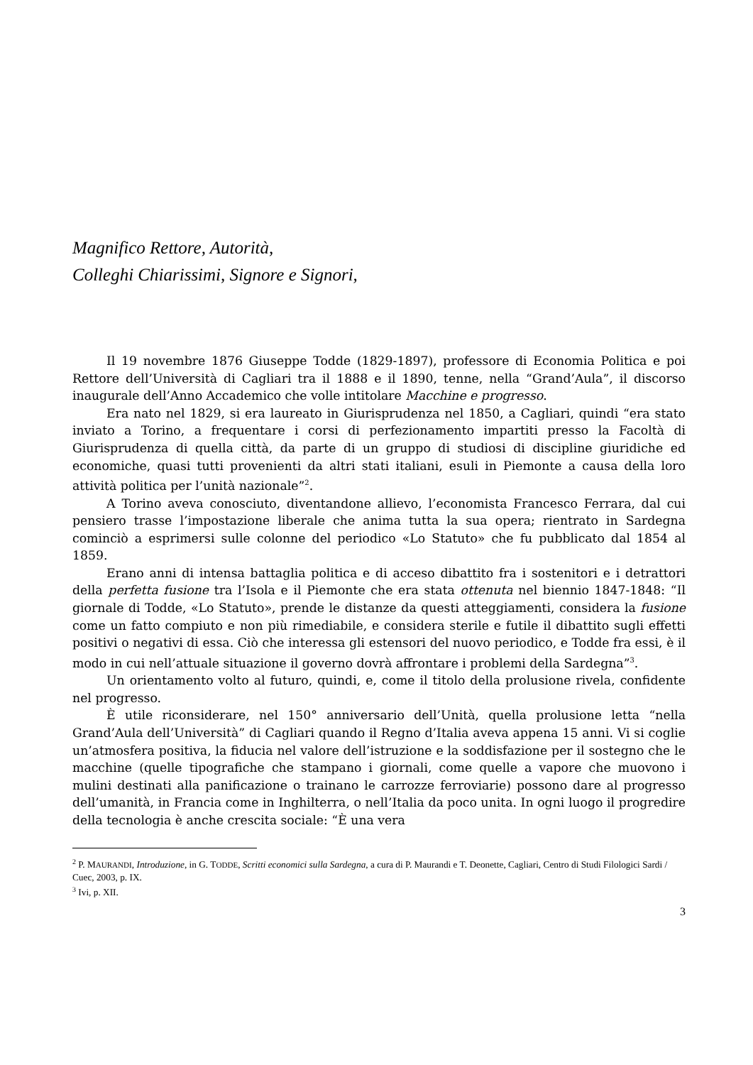Magnifico Rettore, Autorità,
Colleghi Chiarissimi, Signore e Signori,
Il 19 novembre 1876 Giuseppe Todde (1829-1897), professore di Economia Politica e poi Rettore dell’Università di Cagliari tra il 1888 e il 1890, tenne, nella “Grand’Aula”, il discorso inaugurale dell’Anno Accademico che volle intitolare Macchine e progresso.
Era nato nel 1829, si era laureato in Giurisprudenza nel 1850, a Cagliari, quindi “era stato inviato a Torino, a frequentare i corsi di perfezionamento impartiti presso la Facoltà di Giurisprudenza di quella città, da parte di un gruppo di studiosi di discipline giuridiche ed economiche, quasi tutti provenienti da altri stati italiani, esuli in Piemonte a causa della loro attività politica per l’unità nazionale”<sup>2</sup>.
A Torino aveva conosciuto, diventandone allievo, l’economista Francesco Ferrara, dal cui pensiero trasse l’impostazione liberale che anima tutta la sua opera; rientrato in Sardegna cominciò a esprimersi sulle colonne del periodico «Lo Statuto» che fu pubblicato dal 1854 al 1859.
Erano anni di intensa battaglia politica e di acceso dibattito fra i sostenitori e i detrattori della perfetta fusione tra l’Isola e il Piemonte che era stata ottenuta nel biennio 1847-1848: “Il giornale di Todde, «Lo Statuto», prende le distanze da questi atteggiamenti, considera la fusione come un fatto compiuto e non più rimediabile, e considera sterile e futile il dibattito sugli effetti positivi o negativi di essa. Ciò che interessa gli estensori del nuovo periodico, e Todde fra essi, è il modo in cui nell’attuale situazione il governo dovrà affrontare i problemi della Sardegna”<sup>3</sup>.
Un orientamento volto al futuro, quindi, e, come il titolo della prolusione rivela, confidente nel progresso.
È utile riconsiderare, nel 150° anniversario dell’Unità, quella prolusione letta “nella Grand’Aula dell’Università” di Cagliari quando il Regno d’Italia aveva appena 15 anni. Vi si coglie un’atmosfera positiva, la fiducia nel valore dell’istruzione e la soddisfazione per il sostegno che le macchine (quelle tipografiche che stampano i giornali, come quelle a vapore che muovono i mulini destinati alla panificazione o trainano le carrozze ferroviarie) possono dare al progresso dell’umanità, in Francia come in Inghilterra, o nell’Italia da poco unita. In ogni luogo il progredire della tecnologia è anche crescita sociale: “È una vera
<sup>2</sup> P. MAURANDI, Introduzione, in G. TODDE, Scritti economici sulla Sardegna, a cura di P. Maurandi e T. Deonette, Cagliari, Centro di Studi Filologici Sardi / Cuec, 2003, p. IX.
<sup>3</sup> Ivi, p. XII.
3